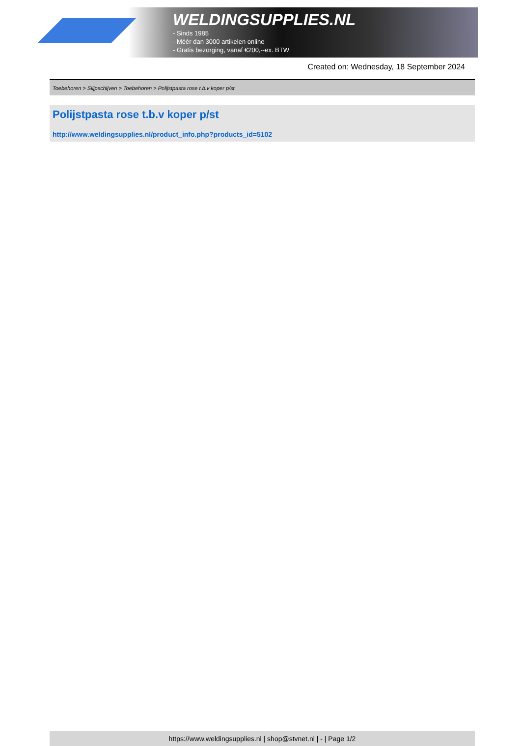WELDINGSUPPLIES.NL
- Sinds 1985
- Méér dan 3000 artikelen online
- Gratis bezorging, vanaf €200,--ex. BTW
Created on: Wednesday, 18 September 2024
Toebehoren > Slijpschijven > Toebehoren > Polijstpasta rose t.b.v koper p/st
Polijstpasta rose t.b.v koper p/st
http://www.weldingsupplies.nl/product_info.php?products_id=5102
https://www.weldingsupplies.nl | shop@stvnet.nl | - | Page 1/2